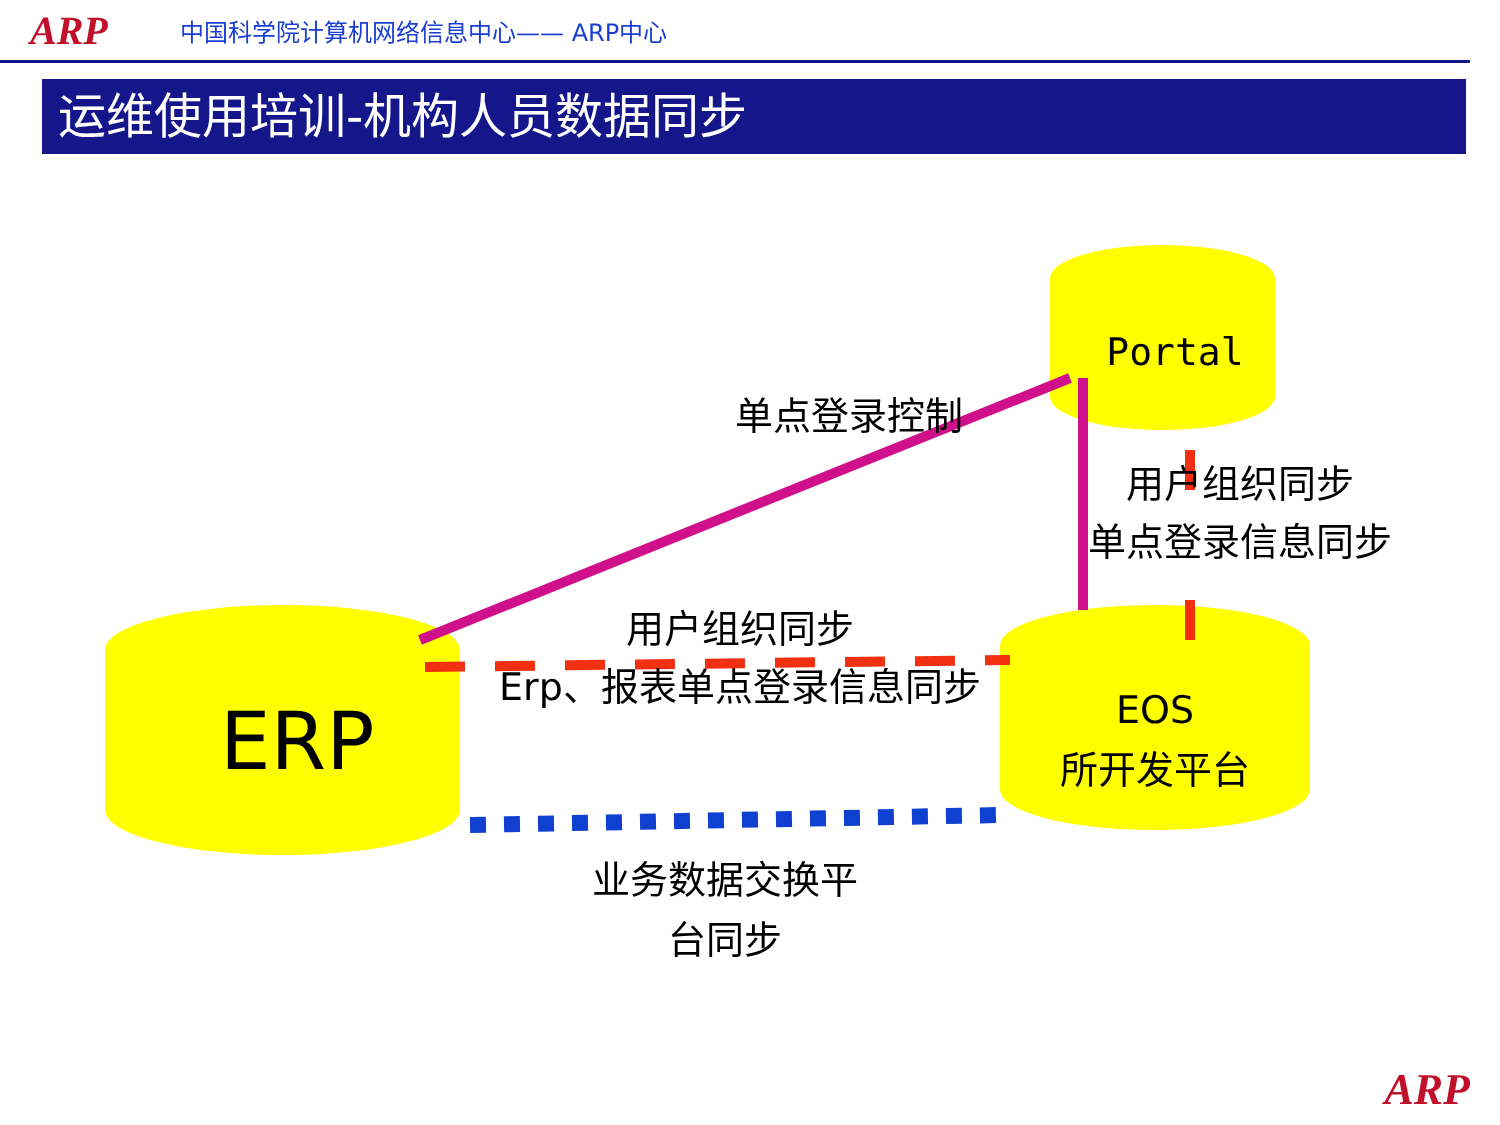ARP 中国科学院计算机网络信息中心—— ARP中心
运维使用培训-机构人员数据同步
Portal
单点登录控制
用户组织同步
单点登录信息同步
用户组织同步
Erp、报表单点登录信息同步
ERP
EOS
所开发平台
业务数据交换平
台同步
ARP